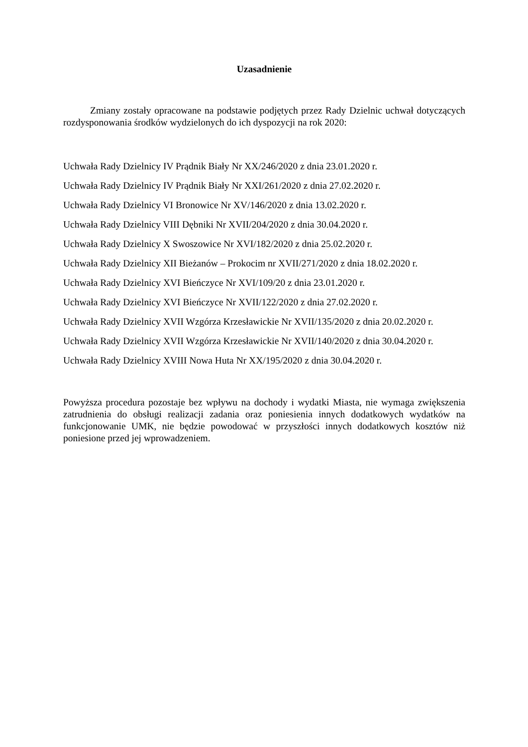Uzasadnienie
Zmiany zostały opracowane na podstawie podjętych przez Rady Dzielnic uchwał dotyczących rozdysponowania środków wydzielonych do ich dyspozycji na rok 2020:
Uchwała Rady Dzielnicy IV Prądnik Biały Nr XX/246/2020 z dnia 23.01.2020 r.
Uchwała Rady Dzielnicy IV Prądnik Biały Nr XXI/261/2020 z dnia 27.02.2020 r.
Uchwała Rady Dzielnicy VI Bronowice Nr XV/146/2020 z dnia 13.02.2020 r.
Uchwała Rady Dzielnicy VIII Dębniki Nr XVII/204/2020 z dnia 30.04.2020 r.
Uchwała Rady Dzielnicy X Swoszowice Nr XVI/182/2020 z dnia 25.02.2020 r.
Uchwała Rady Dzielnicy XII Bieżanów – Prokocim nr XVII/271/2020 z dnia 18.02.2020 r.
Uchwała Rady Dzielnicy XVI Bieńczyce Nr XVI/109/20 z dnia 23.01.2020 r.
Uchwała Rady Dzielnicy XVI Bieńczyce Nr XVII/122/2020 z dnia 27.02.2020 r.
Uchwała Rady Dzielnicy XVII Wzgórza Krzesławickie Nr XVII/135/2020 z dnia 20.02.2020 r.
Uchwała Rady Dzielnicy XVII Wzgórza Krzesławickie Nr XVII/140/2020 z dnia 30.04.2020 r.
Uchwała Rady Dzielnicy XVIII Nowa Huta Nr XX/195/2020 z dnia 30.04.2020 r.
Powyższa procedura pozostaje bez wpływu na dochody i wydatki Miasta, nie wymaga zwiększenia zatrudnienia do obsługi realizacji zadania oraz poniesienia innych dodatkowych wydatków na funkcjonowanie UMK, nie będzie powodować w przyszłości innych dodatkowych kosztów niż poniesione przed jej wprowadzeniem.